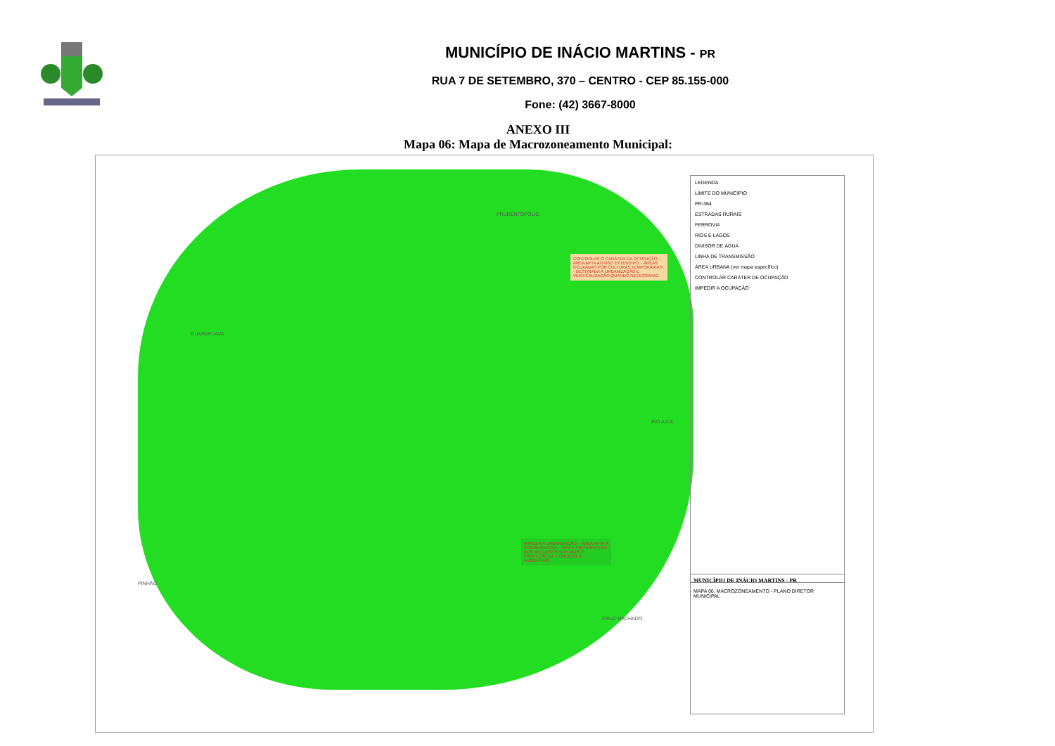MUNICÍPIO DE INÁCIO MARTINS - PR
RUA 7 DE SETEMBRO, 370 – CENTRO - CEP 85.155-000
Fone: (42) 3667-8000
ANEXO III
Mapa 06: Mapa de Macrozoneamento Municipal:
GUARAPUAVA
PRUDENTÓPOLIS
RIO AZUL
PINHÃO
CRUZ MACHADO
CONTROLAR O CARÁTER DA OCUPAÇÃO: - ÁREA APTA AO USO EXTENSIVO; - ÁREAS OCUPADAS POR CULTURAS TEMPORÁRIAS; - DESTINADA À URBANIZAÇÃO E VERTICALIZAÇÃO QUANDO NECESSÁRIO.
IMPEDIR A URBANIZAÇÃO: - ÁREA APTA À CONSERVAÇÃO; - VISA A PRESERVAÇÃO DOS RECURSOS NATURAIS E PROTEÇÃO DE CONDIÇÕES AMBIENTAIS.
LEGENDA
LIMITE DO MUNICÍPIO
PR-364
ESTRADAS RURAIS
FERROVIA
RIOS E LAGOS
DIVISOR DE ÁGUA
LINHA DE TRANSMISSÃO
ÁREA URBANA (ver mapa específico)
CONTROLAR CARÁTER DE OCUPAÇÃO
IMPEDIR A OCUPAÇÃO
MUNICÍPIO DE INÁCIO MARTINS - PR
MAPA 06: MACROZONEAMENTO - PLANO DIRETOR MUNICIPAL